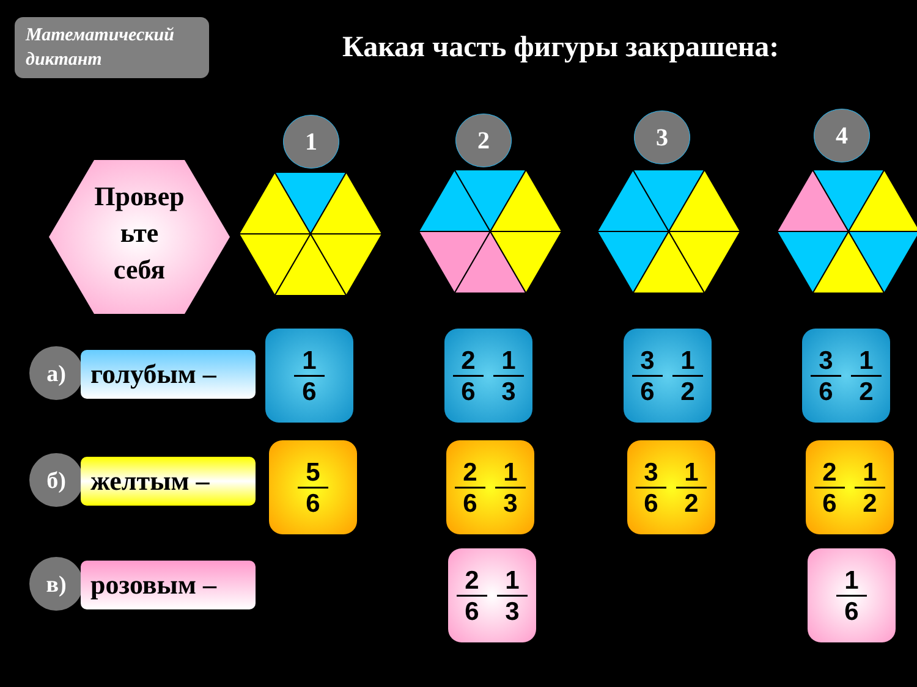Математический диктант
Какая часть фигуры закрашена:
1 2 3 4
Провер
ьте
себя
а) голубым –
б) желтым –
в) розовым –
1
6
2
6
1
3
3
6
1
2
3
6
1
2
5
6
2
6
1
3
3
6
1
2
2
6
1
2
2
6
1
3
1
6